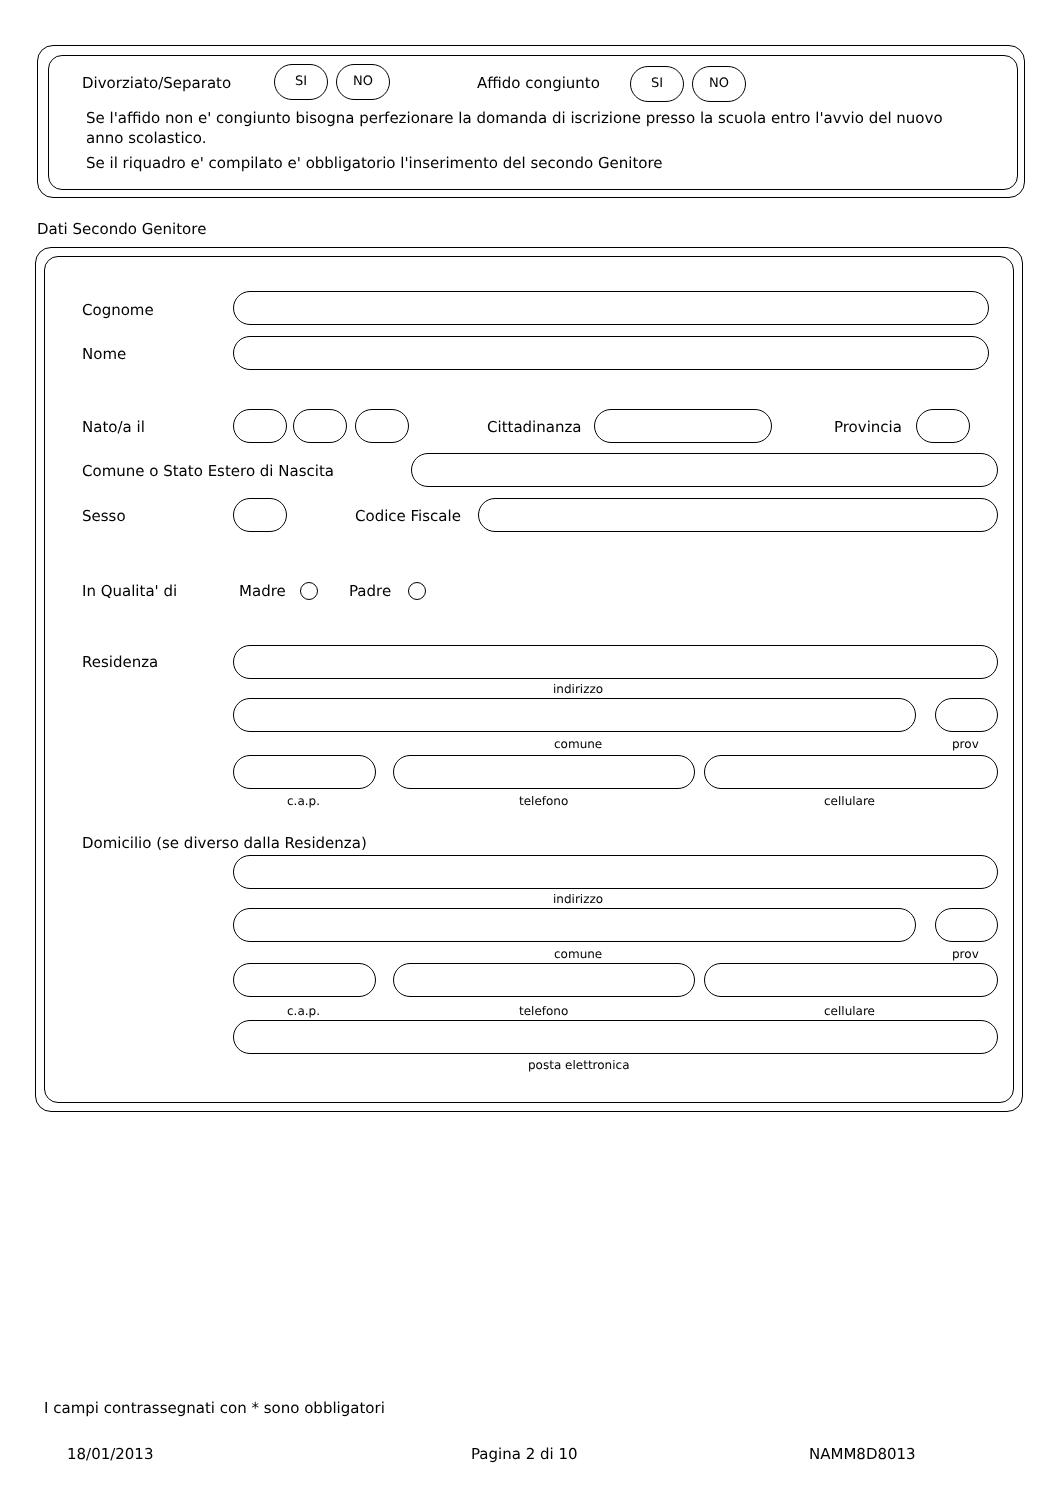Divorziato/Separato
SI NO
Affido congiunto
SI NO
Se l'affido non e' congiunto bisogna perfezionare la domanda di iscrizione presso la scuola entro l'avvio del nuovo anno scolastico.
Se il riquadro e' compilato e' obbligatorio l'inserimento del secondo Genitore
Dati Secondo Genitore
Cognome
Nome
Nato/a il Cittadinanza Provincia
Comune o Stato Estero di Nascita
Sesso Codice Fiscale
In Qualita' di Madre Padre
Residenza
indirizzo
comune prov
c.a.p. telefono cellulare
Domicilio (se diverso dalla Residenza)
indirizzo
comune prov
c.a.p. telefono cellulare
posta elettronica
I campi contrassegnati con * sono obbligatori
18/01/2013 Pagina 2 di 10 NAMM8D8013